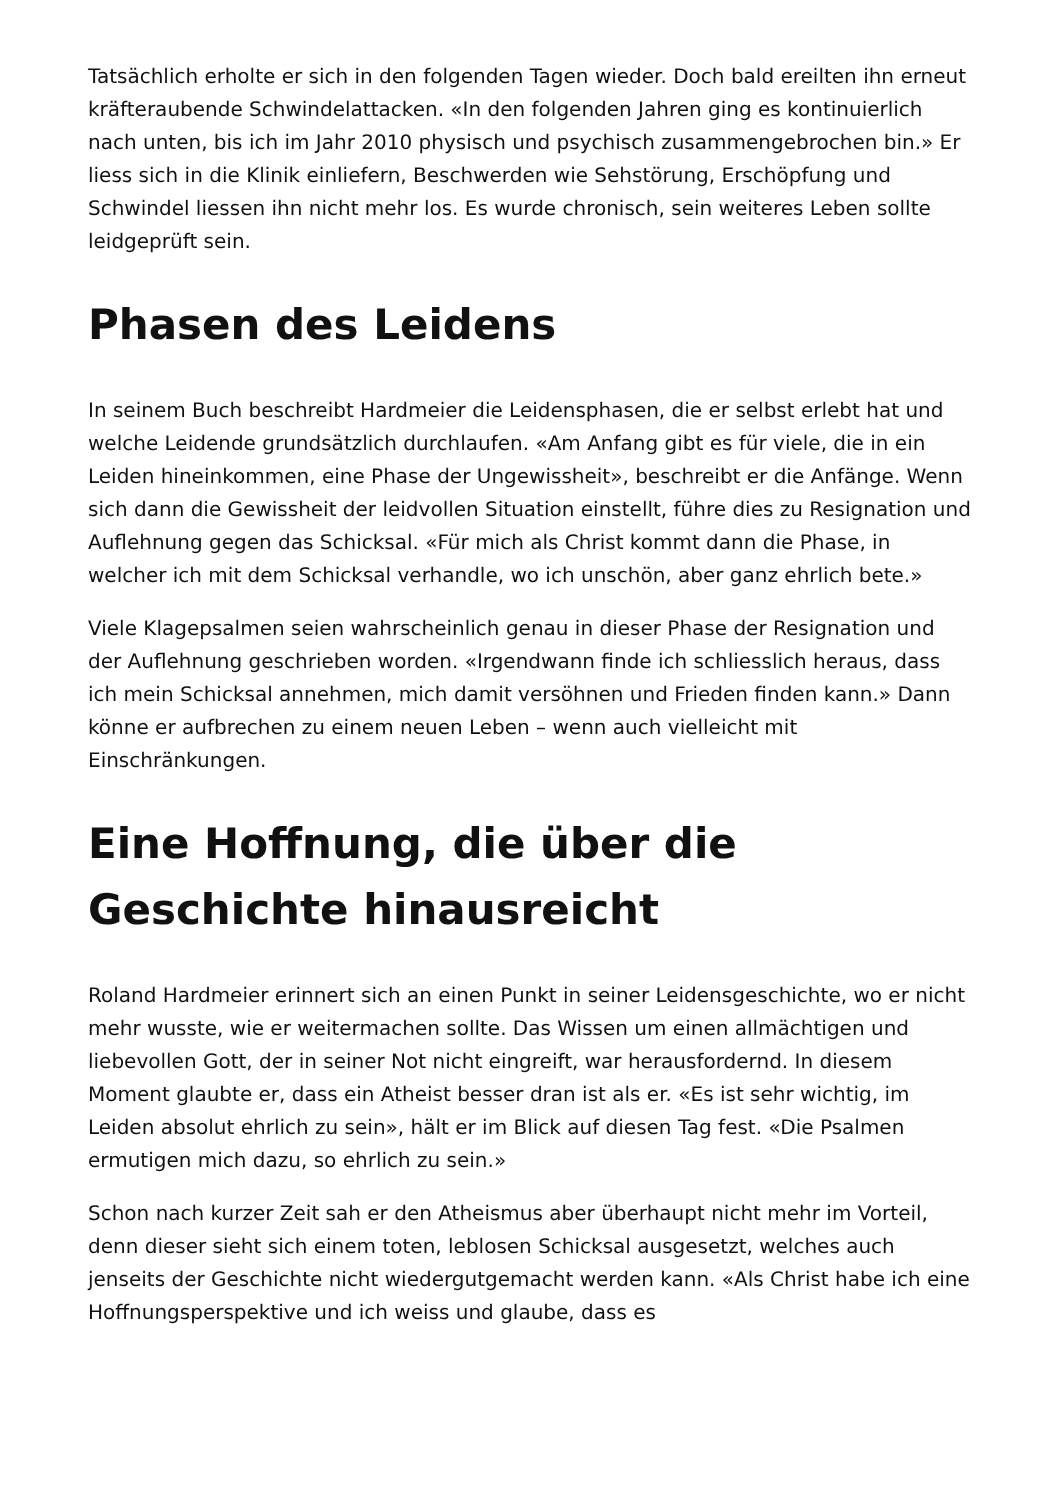Tatsächlich erholte er sich in den folgenden Tagen wieder. Doch bald ereilten ihn erneut kräfteraubende Schwindelattacken. «In den folgenden Jahren ging es kontinuierlich nach unten, bis ich im Jahr 2010 physisch und psychisch zusammengebrochen bin.» Er liess sich in die Klinik einliefern, Beschwerden wie Sehstörung, Erschöpfung und Schwindel liessen ihn nicht mehr los. Es wurde chronisch, sein weiteres Leben sollte leidgeprüft sein.
Phasen des Leidens
In seinem Buch beschreibt Hardmeier die Leidensphasen, die er selbst erlebt hat und welche Leidende grundsätzlich durchlaufen. «Am Anfang gibt es für viele, die in ein Leiden hineinkommen, eine Phase der Ungewissheit», beschreibt er die Anfänge. Wenn sich dann die Gewissheit der leidvollen Situation einstellt, führe dies zu Resignation und Auflehnung gegen das Schicksal. «Für mich als Christ kommt dann die Phase, in welcher ich mit dem Schicksal verhandle, wo ich unschön, aber ganz ehrlich bete.»
Viele Klagepsalmen seien wahrscheinlich genau in dieser Phase der Resignation und der Auflehnung geschrieben worden. «Irgendwann finde ich schliesslich heraus, dass ich mein Schicksal annehmen, mich damit versöhnen und Frieden finden kann.» Dann könne er aufbrechen zu einem neuen Leben – wenn auch vielleicht mit Einschränkungen.
Eine Hoffnung, die über die Geschichte hinausreicht
Roland Hardmeier erinnert sich an einen Punkt in seiner Leidensgeschichte, wo er nicht mehr wusste, wie er weitermachen sollte. Das Wissen um einen allmächtigen und liebevollen Gott, der in seiner Not nicht eingreift, war herausfordernd. In diesem Moment glaubte er, dass ein Atheist besser dran ist als er. «Es ist sehr wichtig, im Leiden absolut ehrlich zu sein», hält er im Blick auf diesen Tag fest. «Die Psalmen ermutigen mich dazu, so ehrlich zu sein.»
Schon nach kurzer Zeit sah er den Atheismus aber überhaupt nicht mehr im Vorteil, denn dieser sieht sich einem toten, leblosen Schicksal ausgesetzt, welches auch jenseits der Geschichte nicht wiedergutgemacht werden kann. «Als Christ habe ich eine Hoffnungsperspektive und ich weiss und glaube, dass es